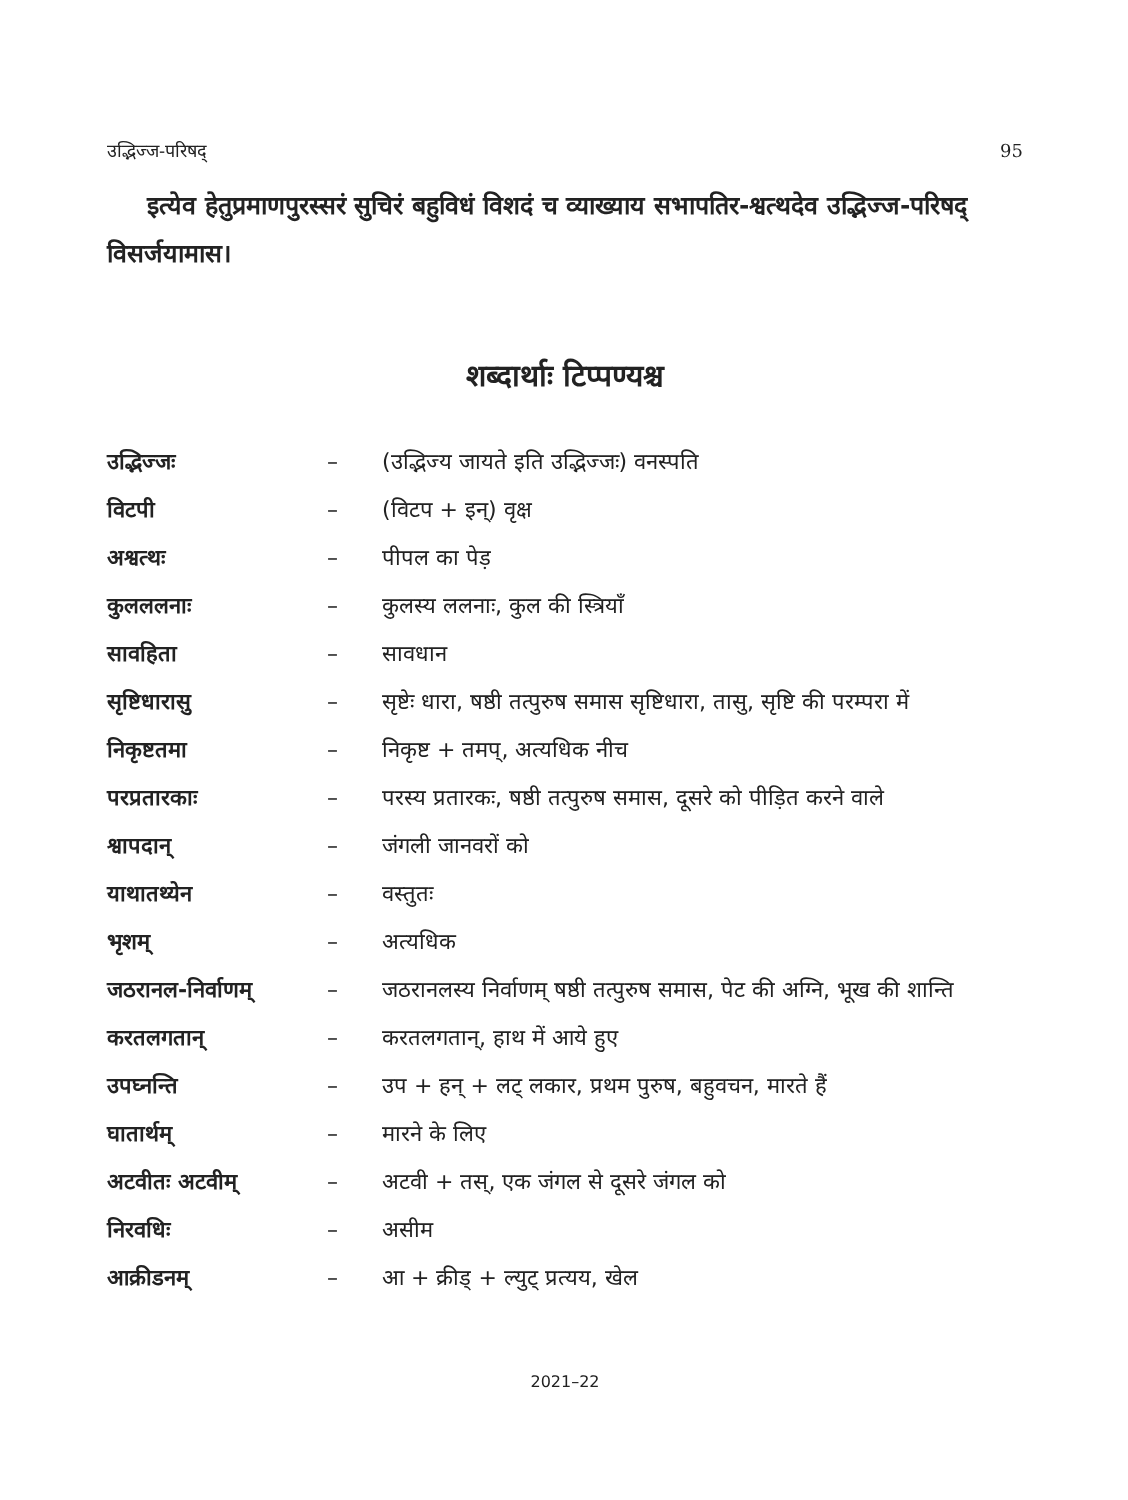उद्भिज्ज-परिषद् 95
इत्येव हेतुप्रमाणपुरस्सरं सुचिरं बहुविधं विशदं च व्याख्याय सभापतिर-श्वत्थदेव उद्भिज्ज-परिषद् विसर्जयामास।
शब्दार्थाः टिप्पण्यश्च
| उद्भिज्जः | – | (उद्भिज्य जायते इति उद्भिज्जः) वनस्पति |
| विटपी | – | (विटप + इन्) वृक्ष |
| अश्वत्थः | – | पीपल का पेड़ |
| कुलललनाः | – | कुलस्य ललनाः, कुल की स्त्रियाँ |
| सावहिता | – | सावधान |
| सृष्टिधारासु | – | सृष्टेः धारा, षष्ठी तत्पुरुष समास सृष्टिधारा, तासु, सृष्टि की परम्परा में |
| निकृष्टतमा | – | निकृष्ट + तमप्, अत्यधिक नीच |
| परप्रतारकाः | – | परस्य प्रतारकः, षष्ठी तत्पुरुष समास, दूसरे को पीड़ित करने वाले |
| श्वापदान् | – | जंगली जानवरों को |
| याथातथ्येन | – | वस्तुतः |
| भृशम् | – | अत्यधिक |
| जठरानल-निर्वाणम् | – | जठरानलस्य निर्वाणम् षष्ठी तत्पुरुष समास, पेट की अग्नि, भूख की शान्ति |
| करतलगतान् | – | करतलगतान्, हाथ में आये हुए |
| उपघ्नन्ति | – | उप + हन् + लट् लकार, प्रथम पुरुष, बहुवचन, मारते हैं |
| घातार्थम् | – | मारने के लिए |
| अटवीतः अटवीम् | – | अटवी + तस्, एक जंगल से दूसरे जंगल को |
| निरवधिः | – | असीम |
| आक्रीडनम् | – | आ + क्रीड् + ल्युट् प्रत्यय, खेल |
2021–22